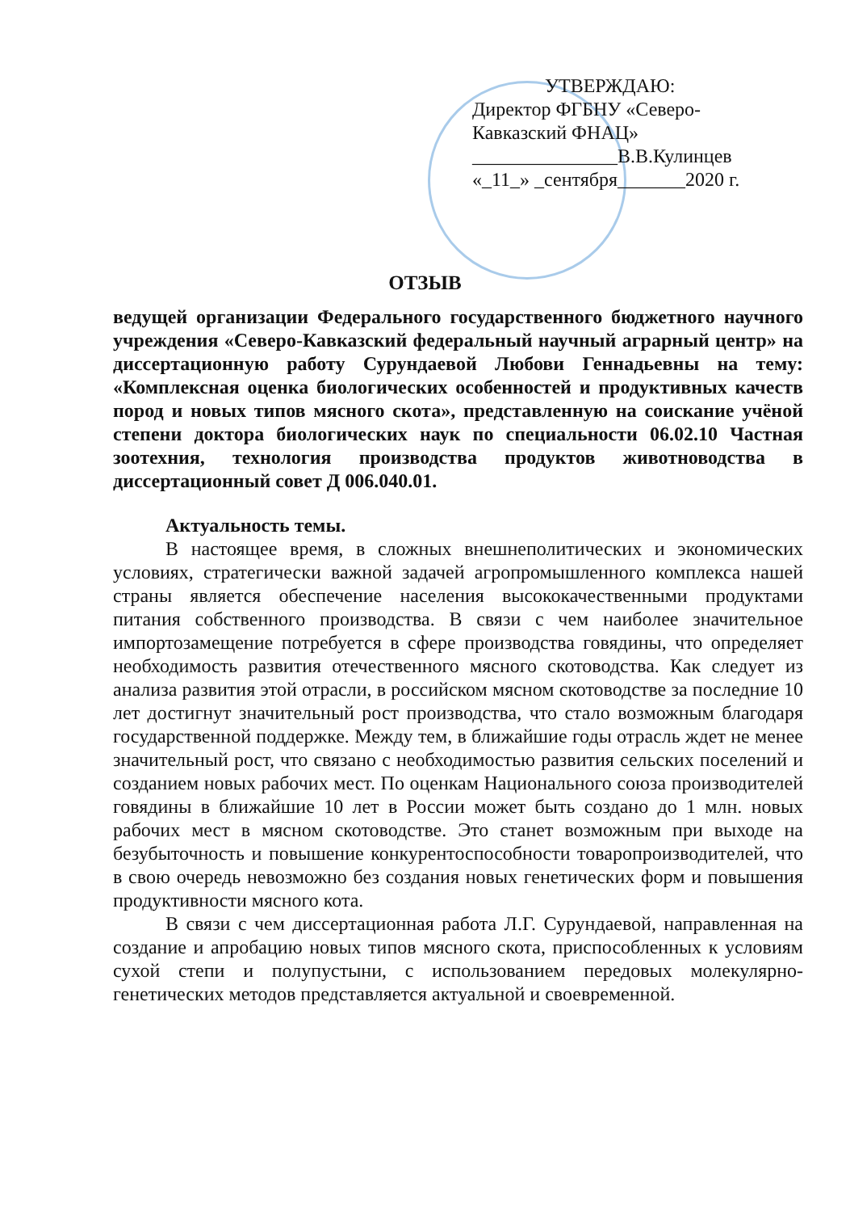УТВЕРЖДАЮ:
Директор ФГБНУ «Северо-Кавказский ФНАЦ»
_______________В.В.Кулинцев
«_11_» _сентября_______2020 г.
ОТЗЫВ
ведущей организации Федерального государственного бюджетного научного учреждения «Северо-Кавказский федеральный научный аграрный центр» на диссертационную работу Сурундаевой Любови Геннадьевны на тему: «Комплексная оценка биологических особенностей и продуктивных качеств пород и новых типов мясного скота», представленную на соискание учёной степени доктора биологических наук по специальности 06.02.10 Частная зоотехния, технология производства продуктов животноводства в диссертационный совет Д 006.040.01.
Актуальность темы.
В настоящее время, в сложных внешнеполитических и экономических условиях, стратегически важной задачей агропромышленного комплекса нашей страны является обеспечение населения высококачественными продуктами питания собственного производства. В связи с чем наиболее значительное импортозамещение потребуется в сфере производства говядины, что определяет необходимость развития отечественного мясного скотоводства. Как следует из анализа развития этой отрасли, в российском мясном скотоводстве за последние 10 лет достигнут значительный рост производства, что стало возможным благодаря государственной поддержке. Между тем, в ближайшие годы отрасль ждет не менее значительный рост, что связано с необходимостью развития сельских поселений и созданием новых рабочих мест. По оценкам Национального союза производителей говядины в ближайшие 10 лет в России может быть создано до 1 млн. новых рабочих мест в мясном скотоводстве. Это станет возможным при выходе на безубыточность и повышение конкурентоспособности товаропроизводителей, что в свою очередь невозможно без создания новых генетических форм и повышения продуктивности мясного кота.
В связи с чем диссертационная работа Л.Г. Сурундаевой, направленная на создание и апробацию новых типов мясного скота, приспособленных к условиям сухой степи и полупустыни, с использованием передовых молекулярно-генетических методов представляется актуальной и своевременной.